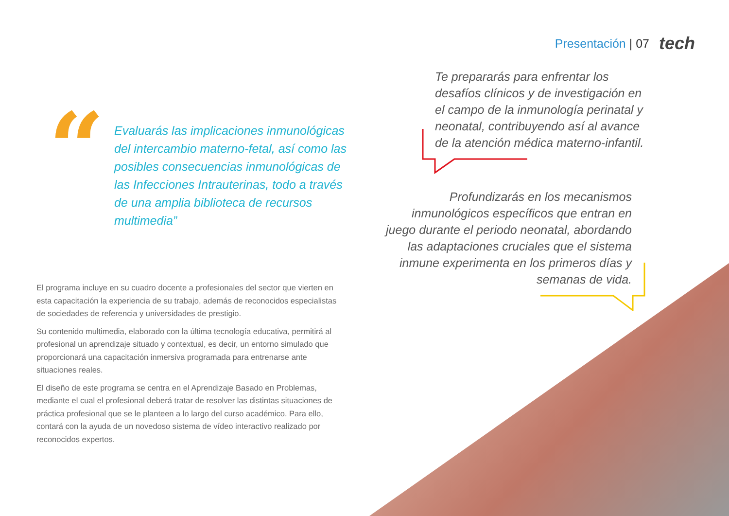Presentación | 07 tech
“
Evaluarás las implicaciones inmunológicas del intercambio materno-fetal, así como las posibles consecuencias inmunológicas de las Infecciones Intrauterinas, todo a través de una amplia biblioteca de recursos multimedia”
Te prepararás para enfrentar los desafíos clínicos y de investigación en el campo de la inmunología perinatal y neonatal, contribuyendo así al avance de la atención médica materno-infantil.
Profundizarás en los mecanismos inmunológicos específicos que entran en juego durante el periodo neonatal, abordando las adaptaciones cruciales que el sistema inmune experimenta en los primeros días y semanas de vida.
El programa incluye en su cuadro docente a profesionales del sector que vierten en esta capacitación la experiencia de su trabajo, además de reconocidos especialistas de sociedades de referencia y universidades de prestigio.
Su contenido multimedia, elaborado con la última tecnología educativa, permitirá al profesional un aprendizaje situado y contextual, es decir, un entorno simulado que proporcionará una capacitación inmersiva programada para entrenarse ante situaciones reales.
El diseño de este programa se centra en el Aprendizaje Basado en Problemas, mediante el cual el profesional deberá tratar de resolver las distintas situaciones de práctica profesional que se le planteen a lo largo del curso académico. Para ello, contará con la ayuda de un novedoso sistema de vídeo interactivo realizado por reconocidos expertos.